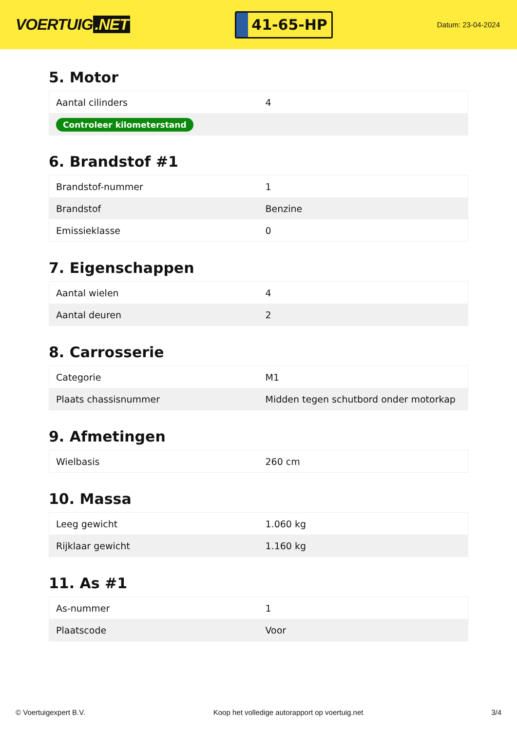VOERTUIG.NET
41-65-HP
Datum: 23-04-2024
5. Motor
| Aantal cilinders | 4 |
| Controleer kilometerstand | |
6. Brandstof #1
| Brandstof-nummer | 1 |
| Brandstof | Benzine |
| Emissieklasse | 0 |
7. Eigenschappen
| Aantal wielen | 4 |
| Aantal deuren | 2 |
8. Carrosserie
| Categorie | M1 |
| Plaats chassisnummer | Midden tegen schutbord onder motorkap |
9. Afmetingen
| Wielbasis | 260 cm |
10. Massa
| Leeg gewicht | 1.060 kg |
| Rijklaar gewicht | 1.160 kg |
11. As #1
| As-nummer | 1 |
| Plaatscode | Voor |
© Voertuigexpert B.V. Koop het volledige autorapport op voertuig.net 3/4